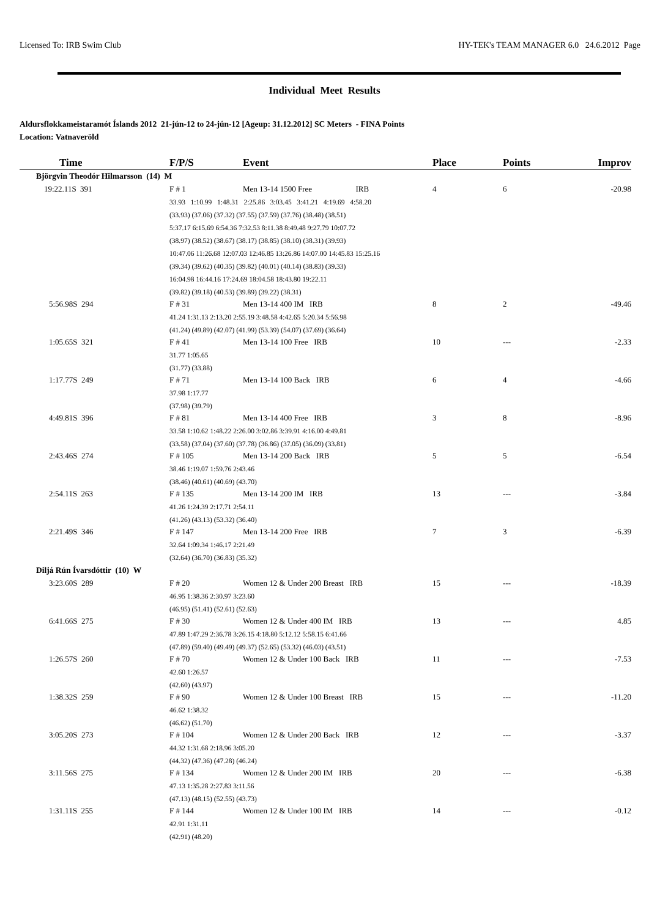Licensed To: IRB Swim Club HY-TEK's TEAM MANAGER 6.0 24.6.2012 Page
Individual Meet Results
Aldursflokkameistaramót Íslands 2012 21-jún-12 to 24-jún-12 [Ageup: 31.12.2012] SC Meters - FINA Points
Location: Vatnaveröld
| Time | F/P/S | Event | Place | Points | Improv |
| --- | --- | --- | --- | --- | --- |
| Björgvin Theodór Hilmarsson (14) M | | | | | |
| 19:22.11S 391 | F # 1 | Men 13-14 1500 Free IRB | 4 | 6 | -20.98 |
| | 33.93 1:10.99 1:48.31 2:25.86 3:03.45 3:41.21 4:19.69 4:58.20 | | | | |
| | (33.93) (37.06) (37.32) (37.55) (37.59) (37.76) (38.48) (38.51) | | | | |
| | 5:37.17 6:15.69 6:54.36 7:32.53 8:11.38 8:49.48 9:27.79 10:07.72 | | | | |
| | (38.97) (38.52) (38.67) (38.17) (38.85) (38.10) (38.31) (39.93) | | | | |
| | 10:47.06 11:26.68 12:07.03 12:46.85 13:26.86 14:07.00 14:45.83 15:25.16 | | | | |
| | (39.34) (39.62) (40.35) (39.82) (40.01) (40.14) (38.83) (39.33) | | | | |
| | 16:04.98 16:44.16 17:24.69 18:04.58 18:43.80 19:22.11 | | | | |
| | (39.82) (39.18) (40.53) (39.89) (39.22) (38.31) | | | | |
| 5:56.98S 294 | F # 31 | Men 13-14 400 IM IRB | 8 | 2 | -49.46 |
| | 41.24 1:31.13 2:13.20 2:55.19 3:48.58 4:42.65 5:20.34 5:56.98 | | | | |
| | (41.24) (49.89) (42.07) (41.99) (53.39) (54.07) (37.69) (36.64) | | | | |
| 1:05.65S 321 | F # 41 | Men 13-14 100 Free IRB | 10 | --- | -2.33 |
| | 31.77 1:05.65 | | | | |
| | (31.77) (33.88) | | | | |
| 1:17.77S 249 | F # 71 | Men 13-14 100 Back IRB | 6 | 4 | -4.66 |
| | 37.98 1:17.77 | | | | |
| | (37.98) (39.79) | | | | |
| 4:49.81S 396 | F # 81 | Men 13-14 400 Free IRB | 3 | 8 | -8.96 |
| | 33.58 1:10.62 1:48.22 2:26.00 3:02.86 3:39.91 4:16.00 4:49.81 | | | | |
| | (33.58) (37.04) (37.60) (37.78) (36.86) (37.05) (36.09) (33.81) | | | | |
| 2:43.46S 274 | F # 105 | Men 13-14 200 Back IRB | 5 | 5 | -6.54 |
| | 38.46 1:19.07 1:59.76 2:43.46 | | | | |
| | (38.46) (40.61) (40.69) (43.70) | | | | |
| 2:54.11S 263 | F # 135 | Men 13-14 200 IM IRB | 13 | --- | -3.84 |
| | 41.26 1:24.39 2:17.71 2:54.11 | | | | |
| | (41.26) (43.13) (53.32) (36.40) | | | | |
| 2:21.49S 346 | F # 147 | Men 13-14 200 Free IRB | 7 | 3 | -6.39 |
| | 32.64 1:09.34 1:46.17 2:21.49 | | | | |
| | (32.64) (36.70) (36.83) (35.32) | | | | |
| Diljá Rún Ívarsdóttir (10) W | | | | | |
| 3:23.60S 289 | F # 20 | Women 12 & Under 200 Breast IRB | 15 | --- | -18.39 |
| | 46.95 1:38.36 2:30.97 3:23.60 | | | | |
| | (46.95) (51.41) (52.61) (52.63) | | | | |
| 6:41.66S 275 | F # 30 | Women 12 & Under 400 IM IRB | 13 | --- | 4.85 |
| | 47.89 1:47.29 2:36.78 3:26.15 4:18.80 5:12.12 5:58.15 6:41.66 | | | | |
| | (47.89) (59.40) (49.49) (49.37) (52.65) (53.32) (46.03) (43.51) | | | | |
| 1:26.57S 260 | F # 70 | Women 12 & Under 100 Back IRB | 11 | --- | -7.53 |
| | 42.60 1:26.57 | | | | |
| | (42.60) (43.97) | | | | |
| 1:38.32S 259 | F # 90 | Women 12 & Under 100 Breast IRB | 15 | --- | -11.20 |
| | 46.62 1:38.32 | | | | |
| | (46.62) (51.70) | | | | |
| 3:05.20S 273 | F # 104 | Women 12 & Under 200 Back IRB | 12 | --- | -3.37 |
| | 44.32 1:31.68 2:18.96 3:05.20 | | | | |
| | (44.32) (47.36) (47.28) (46.24) | | | | |
| 3:11.56S 275 | F # 134 | Women 12 & Under 200 IM IRB | 20 | --- | -6.38 |
| | 47.13 1:35.28 2:27.83 3:11.56 | | | | |
| | (47.13) (48.15) (52.55) (43.73) | | | | |
| 1:31.11S 255 | F # 144 | Women 12 & Under 100 IM IRB | 14 | --- | -0.12 |
| | 42.91 1:31.11 | | | | |
| | (42.91) (48.20) | | | | |